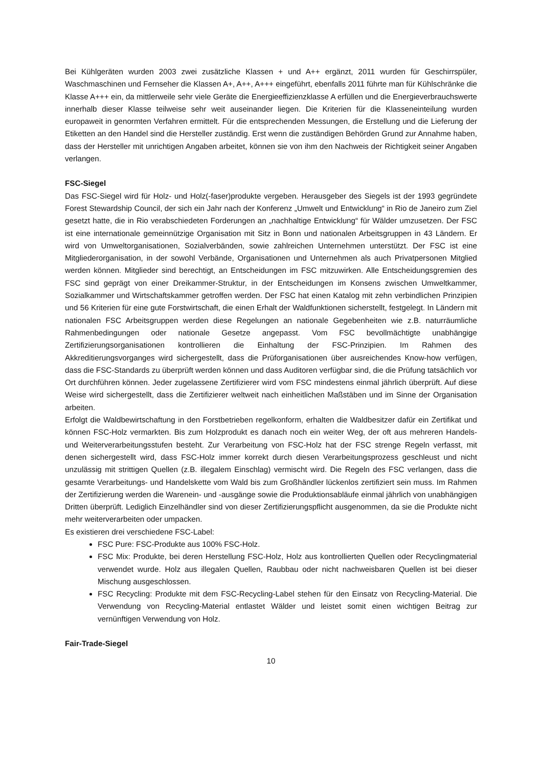Bei Kühlgeräten wurden 2003 zwei zusätzliche Klassen + und A++ ergänzt, 2011 wurden für Geschirrspüler, Waschmaschinen und Fernseher die Klassen A+, A++, A+++ eingeführt, ebenfalls 2011 führte man für Kühlschränke die Klasse A+++ ein, da mittlerweile sehr viele Geräte die Energieeffizienzklasse A erfüllen und die Energieverbrauchswerte innerhalb dieser Klasse teilweise sehr weit auseinander liegen. Die Kriterien für die Klasseneinteilung wurden europaweit in genormten Verfahren ermittelt. Für die entsprechenden Messungen, die Erstellung und die Lieferung der Etiketten an den Handel sind die Hersteller zuständig. Erst wenn die zuständigen Behörden Grund zur Annahme haben, dass der Hersteller mit unrichtigen Angaben arbeitet, können sie von ihm den Nachweis der Richtigkeit seiner Angaben verlangen.
FSC-Siegel
Das FSC-Siegel wird für Holz- und Holz(-faser)produkte vergeben. Herausgeber des Siegels ist der 1993 gegründete Forest Stewardship Council, der sich ein Jahr nach der Konferenz „Umwelt und Entwicklung“ in Rio de Janeiro zum Ziel gesetzt hatte, die in Rio verabschiedeten Forderungen an „nachhaltige Entwicklung“ für Wälder umzusetzen. Der FSC ist eine internationale gemeinnützige Organisation mit Sitz in Bonn und nationalen Arbeitsgruppen in 43 Ländern. Er wird von Umweltorganisationen, Sozialverbänden, sowie zahlreichen Unternehmen unterstützt. Der FSC ist eine Mitgliederorganisation, in der sowohl Verbände, Organisationen und Unternehmen als auch Privatpersonen Mitglied werden können. Mitglieder sind berechtigt, an Entscheidungen im FSC mitzuwirken. Alle Entscheidungsgremien des FSC sind geprägt von einer Dreikammer-Struktur, in der Entscheidungen im Konsens zwischen Umweltkammer, Sozialkammer und Wirtschaftskammer getroffen werden. Der FSC hat einen Katalog mit zehn verbindlichen Prinzipien und 56 Kriterien für eine gute Forstwirtschaft, die einen Erhalt der Waldfunktionen sicherstellt, festgelegt. In Ländern mit nationalen FSC Arbeitsgruppen werden diese Regelungen an nationale Gegebenheiten wie z.B. naturräumliche Rahmenbedingungen oder nationale Gesetze angepasst. Vom FSC bevollmächtigte unabhängige Zertifizierungsorganisationen kontrollieren die Einhaltung der FSC-Prinzipien. Im Rahmen des Akkreditierungsvorganges wird sichergestellt, dass die Prüforganisationen über ausreichendes Know-how verfügen, dass die FSC-Standards zu überprüft werden können und dass Auditoren verfügbar sind, die die Prüfung tatsächlich vor Ort durchführen können. Jeder zugelassene Zertifizierer wird vom FSC mindestens einmal jährlich überprüft. Auf diese Weise wird sichergestellt, dass die Zertifizierer weltweit nach einheitlichen Maßstäben und im Sinne der Organisation arbeiten.
Erfolgt die Waldbewirtschaftung in den Forstbetrieben regelkonform, erhalten die Waldbesitzer dafür ein Zertifikat und können FSC-Holz vermarkten. Bis zum Holzprodukt es danach noch ein weiter Weg, der oft aus mehreren Handels- und Weiterverarbeitungsstufen besteht. Zur Verarbeitung von FSC-Holz hat der FSC strenge Regeln verfasst, mit denen sichergestellt wird, dass FSC-Holz immer korrekt durch diesen Verarbeitungsprozess geschleust und nicht unzulässig mit strittigen Quellen (z.B. illegalem Einschlag) vermischt wird. Die Regeln des FSC verlangen, dass die gesamte Verarbeitungs- und Handelskette vom Wald bis zum Großhändler lückenlos zertifiziert sein muss. Im Rahmen der Zertifizierung werden die Warenein- und -ausgänge sowie die Produktionsabläufe einmal jährlich von unabhängigen Dritten überprüft. Lediglich Einzelhändler sind von dieser Zertifizierungspflicht ausgenommen, da sie die Produkte nicht mehr weiterverarbeiten oder umpacken.
Es existieren drei verschiedene FSC-Label:
FSC Pure: FSC-Produkte aus 100% FSC-Holz.
FSC Mix: Produkte, bei deren Herstellung FSC-Holz, Holz aus kontrollierten Quellen oder Recyclingmaterial verwendet wurde. Holz aus illegalen Quellen, Raubbau oder nicht nachweisbaren Quellen ist bei dieser Mischung ausgeschlossen.
FSC Recycling: Produkte mit dem FSC-Recycling-Label stehen für den Einsatz von Recycling-Material. Die Verwendung von Recycling-Material entlastet Wälder und leistet somit einen wichtigen Beitrag zur vernünftigen Verwendung von Holz.
Fair-Trade-Siegel
10